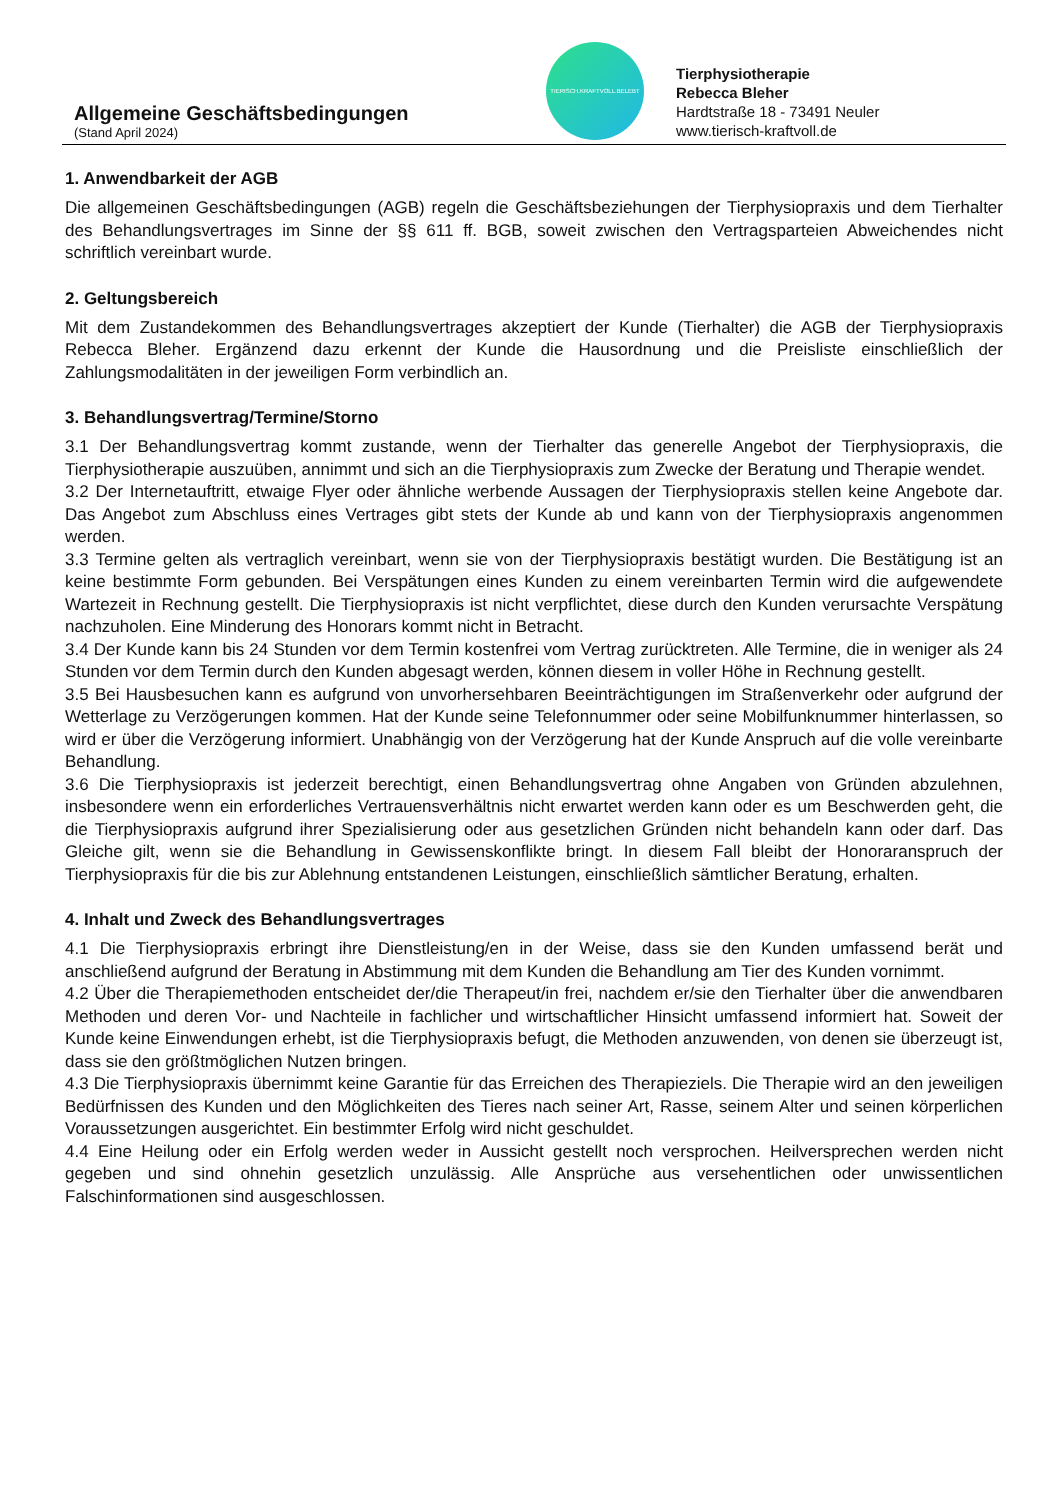Allgemeine Geschäftsbedingungen
(Stand April 2024)
TIERISCH.KRAFTVOLL.BELEBT
Tierphysiotherapie
Rebecca Bleher
Hardtstraße 18 - 73491 Neuler
www.tierisch-kraftvoll.de
1. Anwendbarkeit der AGB
Die allgemeinen Geschäftsbedingungen (AGB) regeln die Geschäftsbeziehungen der Tierphysiopraxis und dem Tierhalter des Behandlungsvertrages im Sinne der §§ 611 ff. BGB, soweit zwischen den Vertrags­parteien Abweichendes nicht schriftlich vereinbart wurde.
2. Geltungsbereich
Mit dem Zustandekommen des Behandlungsvertrages akzeptiert der Kunde (Tierhalter) die AGB der Tier­physiopraxis Rebecca Bleher. Ergänzend dazu erkennt der Kunde die Hausordnung und die Preisliste einschließlich der Zahlungsmodalitäten in der jeweiligen Form verbindlich an.
3. Behandlungsvertrag/Termine/Storno
3.1 Der Behandlungsvertrag kommt zustande, wenn der Tierhalter das generelle Angebot der Tier­physiopraxis, die Tierphysiotherapie auszuüben, annimmt und sich an die Tierphysiopraxis zum Zwecke der Beratung und Therapie wendet.
3.2 Der Internetauftritt, etwaige Flyer oder ähnliche werbende Aussagen der Tierphysiopraxis stellen keine Angebote dar. Das Angebot zum Abschluss eines Vertrages gibt stets der Kunde ab und kann von der Tierphysiopraxis angenommen werden.
3.3 Termine gelten als vertraglich vereinbart, wenn sie von der Tierphysiopraxis bestätigt wurden. Die Bestätigung ist an keine bestimmte Form gebunden. Bei Verspätungen eines Kunden zu einem vereinbarten Termin wird die aufgewendete Wartezeit in Rechnung gestellt. Die Tierphysiopraxis ist nicht verpflichtet, diese durch den Kunden verursachte Verspätung nachzuholen. Eine Minderung des Honorars kommt nicht in Betracht.
3.4 Der Kunde kann bis 24 Stunden vor dem Termin kostenfrei vom Vertrag zurücktreten. Alle Termine, die in weniger als 24 Stunden vor dem Termin durch den Kunden abgesagt werden, können diesem in voller Höhe in Rechnung gestellt.
3.5 Bei Hausbesuchen kann es aufgrund von unvorhersehbaren Beeinträchtigungen im Straßenverkehr oder aufgrund der Wetterlage zu Verzögerungen kommen. Hat der Kunde seine Telefonnummer oder seine Mobilfunknummer hinterlassen, so wird er über die Verzögerung informiert. Unabhängig von der Verzögerung hat der Kunde Anspruch auf die volle vereinbarte Behandlung.
3.6 Die Tierphysiopraxis ist jederzeit berechtigt, einen Behandlungsvertrag ohne Angaben von Gründen abzulehnen, insbesondere wenn ein erforderliches Vertrauensverhältnis nicht erwartet werden kann oder es um Beschwerden geht, die die Tierphysiopraxis aufgrund ihrer Spezialisierung oder aus gesetzlichen Gründen nicht behandeln kann oder darf. Das Gleiche gilt, wenn sie die Behandlung in Gewissenskonflikte bringt. In diesem Fall bleibt der Honoraranspruch der Tierphysiopraxis für die bis zur Ablehnung entstandenen Leistungen, einschließlich sämtlicher Beratung, erhalten.
4. Inhalt und Zweck des Behandlungsvertrages
4.1 Die Tierphysiopraxis erbringt ihre Dienstleistung/en in der Weise, dass sie den Kunden umfassend berät und anschließend aufgrund der Beratung in Abstimmung mit dem Kunden die Behandlung am Tier des Kunden vornimmt.
4.2 Über die Therapiemethoden entscheidet der/die Therapeut/in frei, nachdem er/sie den Tierhalter über die anwendbaren Methoden und deren Vor- und Nachteile in fachlicher und wirtschaftlicher Hinsicht umfassend informiert hat. Soweit der Kunde keine Einwendungen erhebt, ist die Tierphysiopraxis befugt, die Methoden anzuwenden, von denen sie überzeugt ist, dass sie den größtmöglichen Nutzen bringen.
4.3 Die Tierphysiopraxis übernimmt keine Garantie für das Erreichen des Therapieziels. Die Therapie wird an den jeweiligen Bedürfnissen des Kunden und den Möglichkeiten des Tieres nach seiner Art, Rasse, seinem Alter und seinen körperlichen Voraussetzungen ausgerichtet. Ein bestimmter Erfolg wird nicht geschuldet.
4.4 Eine Heilung oder ein Erfolg werden weder in Aussicht gestellt noch versprochen. Heilversprechen werden nicht gegeben und sind ohnehin gesetzlich unzulässig. Alle Ansprüche aus versehentlichen oder unwissentlichen Falschinformationen sind ausgeschlossen.